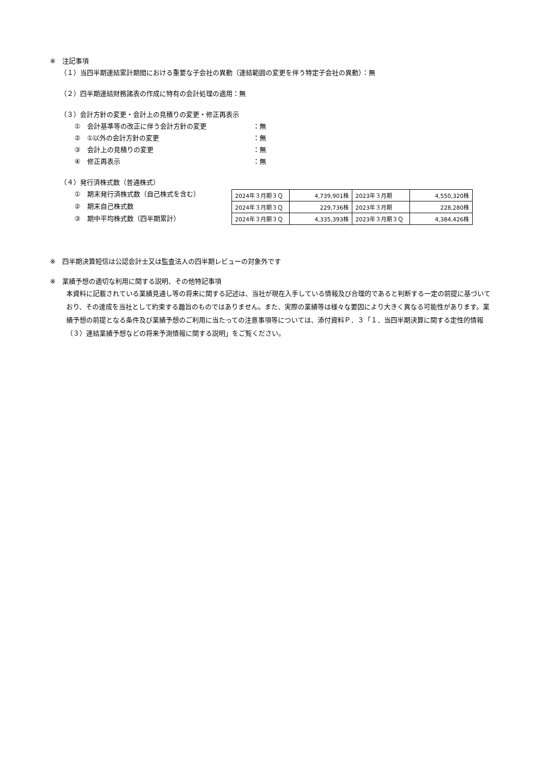※　注記事項
（１）当四半期連結累計期間における重要な子会社の異動（連結範囲の変更を伴う特定子会社の異動）：無
（２）四半期連結財務諸表の作成に特有の会計処理の適用：無
（３）会計方針の変更・会計上の見積りの変更・修正再表示
①　会計基準等の改正に伴う会計方針の変更 ：無
②　①以外の会計方針の変更 ：無
③　会計上の見積りの変更 ：無
④　修正再表示 ：無
（４）発行済株式数（普通株式）
①　期末発行済株式数（自己株式を含む）
②　期末自己株式数
③　期中平均株式数（四半期累計）
| 2024年３月期３Ｑ | 4,739,901株 | 2023年３月期 | 4,550,320株 |
| 2024年３月期３Ｑ | 229,736株 | 2023年３月期 | 228,280株 |
| 2024年３月期３Ｑ | 4,335,393株 | 2023年３月期３Ｑ | 4,384,426株 |
※　四半期決算短信は公認会計士又は監査法人の四半期レビューの対象外です
※　業績予想の適切な利用に関する説明、その他特記事項
本資料に記載されている業績見通し等の将来に関する記述は、当社が現在入手している情報及び合理的であると判断する一定の前提に基づいており、その達成を当社として約束する趣旨のものではありません。また、実際の業績等は様々な要因により大きく異なる可能性があります。業績予想の前提となる条件及び業績予想のご利用に当たっての注意事項等については、添付資料Ｐ．３「１．当四半期決算に関する定性的情報（３）連結業績予想などの将来予測情報に関する説明」をご覧ください。